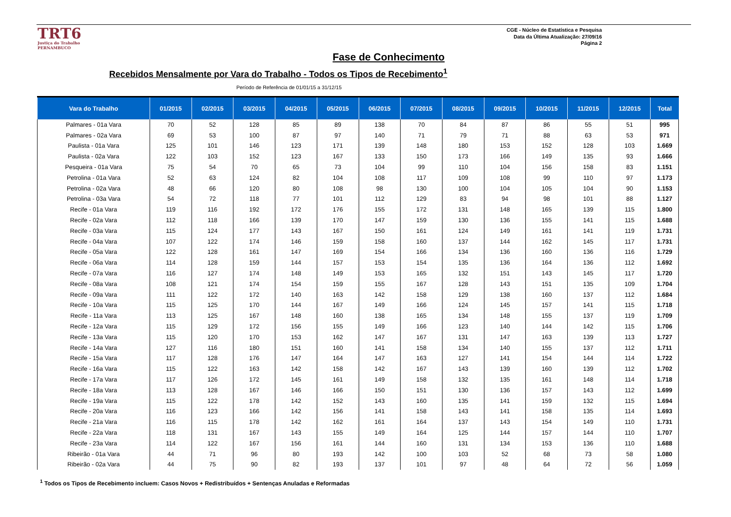TRT6
Justiça do Trabalho
PERNAMBUCO
CGE - Núcleo de Estatística e Pesquisa
Data da Última Atualização: 27/09/16
Página 2
Fase de Conhecimento
Recebidos Mensalmente por Vara do Trabalho - Todos os Tipos de Recebimento<sup>1</sup>
Período de Referência de 01/01/15 a 31/12/15
| Vara do Trabalho | 01/2015 | 02/2015 | 03/2015 | 04/2015 | 05/2015 | 06/2015 | 07/2015 | 08/2015 | 09/2015 | 10/2015 | 11/2015 | 12/2015 | Total |
| --- | --- | --- | --- | --- | --- | --- | --- | --- | --- | --- | --- | --- | --- |
| Palmares - 01a Vara | 70 | 52 | 128 | 85 | 89 | 138 | 70 | 84 | 87 | 86 | 55 | 51 | 995 |
| Palmares - 02a Vara | 69 | 53 | 100 | 87 | 97 | 140 | 71 | 79 | 71 | 88 | 63 | 53 | 971 |
| Paulista - 01a Vara | 125 | 101 | 146 | 123 | 171 | 139 | 148 | 180 | 153 | 152 | 128 | 103 | 1.669 |
| Paulista - 02a Vara | 122 | 103 | 152 | 123 | 167 | 133 | 150 | 173 | 166 | 149 | 135 | 93 | 1.666 |
| Pesqueira - 01a Vara | 75 | 54 | 70 | 65 | 73 | 104 | 99 | 110 | 104 | 156 | 158 | 83 | 1.151 |
| Petrolina - 01a Vara | 52 | 63 | 124 | 82 | 104 | 108 | 117 | 109 | 108 | 99 | 110 | 97 | 1.173 |
| Petrolina - 02a Vara | 48 | 66 | 120 | 80 | 108 | 98 | 130 | 100 | 104 | 105 | 104 | 90 | 1.153 |
| Petrolina - 03a Vara | 54 | 72 | 118 | 77 | 101 | 112 | 129 | 83 | 94 | 98 | 101 | 88 | 1.127 |
| Recife - 01a Vara | 119 | 116 | 192 | 172 | 176 | 155 | 172 | 131 | 148 | 165 | 139 | 115 | 1.800 |
| Recife - 02a Vara | 112 | 118 | 166 | 139 | 170 | 147 | 159 | 130 | 136 | 155 | 141 | 115 | 1.688 |
| Recife - 03a Vara | 115 | 124 | 177 | 143 | 167 | 150 | 161 | 124 | 149 | 161 | 141 | 119 | 1.731 |
| Recife - 04a Vara | 107 | 122 | 174 | 146 | 159 | 158 | 160 | 137 | 144 | 162 | 145 | 117 | 1.731 |
| Recife - 05a Vara | 122 | 128 | 161 | 147 | 169 | 154 | 166 | 134 | 136 | 160 | 136 | 116 | 1.729 |
| Recife - 06a Vara | 114 | 128 | 159 | 144 | 157 | 153 | 154 | 135 | 136 | 164 | 136 | 112 | 1.692 |
| Recife - 07a Vara | 116 | 127 | 174 | 148 | 149 | 153 | 165 | 132 | 151 | 143 | 145 | 117 | 1.720 |
| Recife - 08a Vara | 108 | 121 | 174 | 154 | 159 | 155 | 167 | 128 | 143 | 151 | 135 | 109 | 1.704 |
| Recife - 09a Vara | 111 | 122 | 172 | 140 | 163 | 142 | 158 | 129 | 138 | 160 | 137 | 112 | 1.684 |
| Recife - 10a Vara | 115 | 125 | 170 | 144 | 167 | 149 | 166 | 124 | 145 | 157 | 141 | 115 | 1.718 |
| Recife - 11a Vara | 113 | 125 | 167 | 148 | 160 | 138 | 165 | 134 | 148 | 155 | 137 | 119 | 1.709 |
| Recife - 12a Vara | 115 | 129 | 172 | 156 | 155 | 149 | 166 | 123 | 140 | 144 | 142 | 115 | 1.706 |
| Recife - 13a Vara | 115 | 120 | 170 | 153 | 162 | 147 | 167 | 131 | 147 | 163 | 139 | 113 | 1.727 |
| Recife - 14a Vara | 127 | 116 | 180 | 151 | 160 | 141 | 158 | 134 | 140 | 155 | 137 | 112 | 1.711 |
| Recife - 15a Vara | 117 | 128 | 176 | 147 | 164 | 147 | 163 | 127 | 141 | 154 | 144 | 114 | 1.722 |
| Recife - 16a Vara | 115 | 122 | 163 | 142 | 158 | 142 | 167 | 143 | 139 | 160 | 139 | 112 | 1.702 |
| Recife - 17a Vara | 117 | 126 | 172 | 145 | 161 | 149 | 158 | 132 | 135 | 161 | 148 | 114 | 1.718 |
| Recife - 18a Vara | 113 | 128 | 167 | 146 | 166 | 150 | 151 | 130 | 136 | 157 | 143 | 112 | 1.699 |
| Recife - 19a Vara | 115 | 122 | 178 | 142 | 152 | 143 | 160 | 135 | 141 | 159 | 132 | 115 | 1.694 |
| Recife - 20a Vara | 116 | 123 | 166 | 142 | 156 | 141 | 158 | 143 | 141 | 158 | 135 | 114 | 1.693 |
| Recife - 21a Vara | 116 | 115 | 178 | 142 | 162 | 161 | 164 | 137 | 143 | 154 | 149 | 110 | 1.731 |
| Recife - 22a Vara | 118 | 131 | 167 | 143 | 155 | 149 | 164 | 125 | 144 | 157 | 144 | 110 | 1.707 |
| Recife - 23a Vara | 114 | 122 | 167 | 156 | 161 | 144 | 160 | 131 | 134 | 153 | 136 | 110 | 1.688 |
| Ribeirão - 01a Vara | 44 | 71 | 96 | 80 | 193 | 142 | 100 | 103 | 52 | 68 | 73 | 58 | 1.080 |
| Ribeirão - 02a Vara | 44 | 75 | 90 | 82 | 193 | 137 | 101 | 97 | 48 | 64 | 72 | 56 | 1.059 |
<sup>1</sup> Todos os Tipos de Recebimento incluem: Casos Novos + Redistribuídos + Sentenças Anuladas e Reformadas